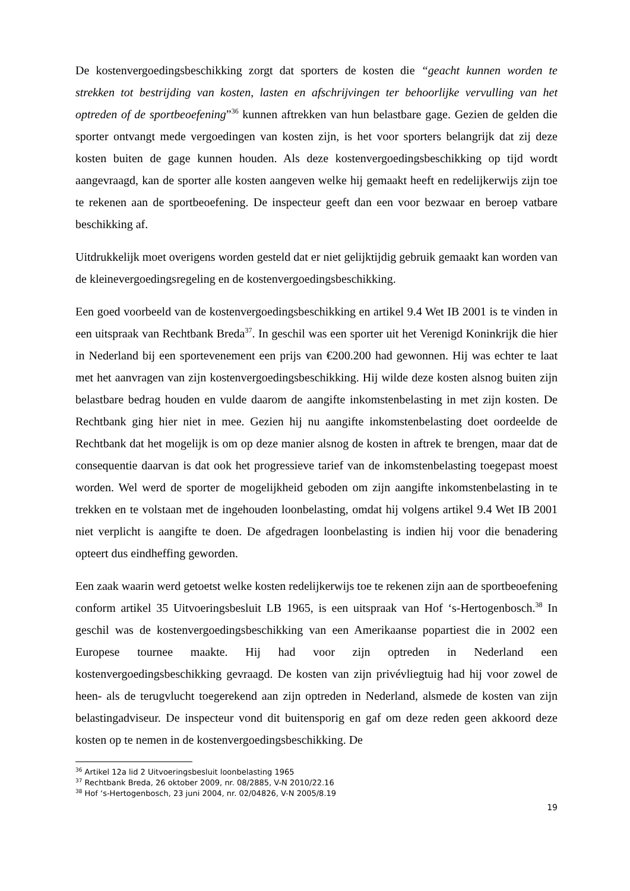De kostenvergoedingsbeschikking zorgt dat sporters de kosten die “geacht kunnen worden te strekken tot bestrijding van kosten, lasten en afschrijvingen ter behoorlijke vervulling van het optreden of de sportbeoefening”<sup>36</sup> kunnen aftrekken van hun belastbare gage. Gezien de gelden die sporter ontvangt mede vergoedingen van kosten zijn, is het voor sporters belangrijk dat zij deze kosten buiten de gage kunnen houden. Als deze kostenvergoedingsbeschikking op tijd wordt aangevraagd, kan de sporter alle kosten aangeven welke hij gemaakt heeft en redelijkerwijs zijn toe te rekenen aan de sportbeoefening. De inspecteur geeft dan een voor bezwaar en beroep vatbare beschikking af.
Uitdrukkelijk moet overigens worden gesteld dat er niet gelijktijdig gebruik gemaakt kan worden van de kleinevergoedingsregeling en de kostenvergoedingsbeschikking.
Een goed voorbeeld van de kostenvergoedingsbeschikking en artikel 9.4 Wet IB 2001 is te vinden in een uitspraak van Rechtbank Breda<sup>37</sup>. In geschil was een sporter uit het Verenigd Koninkrijk die hier in Nederland bij een sportevenement een prijs van €200.200 had gewonnen. Hij was echter te laat met het aanvragen van zijn kostenvergoedingsbeschikking. Hij wilde deze kosten alsnog buiten zijn belastbare bedrag houden en vulde daarom de aangifte inkomstenbelasting in met zijn kosten. De Rechtbank ging hier niet in mee. Gezien hij nu aangifte inkomstenbelasting doet oordeelde de Rechtbank dat het mogelijk is om op deze manier alsnog de kosten in aftrek te brengen, maar dat de consequentie daarvan is dat ook het progressieve tarief van de inkomstenbelasting toegepast moest worden. Wel werd de sporter de mogelijkheid geboden om zijn aangifte inkomstenbelasting in te trekken en te volstaan met de ingehouden loonbelasting, omdat hij volgens artikel 9.4 Wet IB 2001 niet verplicht is aangifte te doen. De afgedragen loonbelasting is indien hij voor die benadering opteert dus eindheffing geworden.
Een zaak waarin werd getoetst welke kosten redelijkerwijs toe te rekenen zijn aan de sportbeoefening conform artikel 35 Uitvoeringsbesluit LB 1965, is een uitspraak van Hof ‘s-Hertogenbosch.<sup>38</sup> In geschil was de kostenvergoedingsbeschikking van een Amerikaanse popartiest die in 2002 een Europese tournee maakte. Hij had voor zijn optreden in Nederland een kostenvergoedingsbeschikking gevraagd. De kosten van zijn privévliegtuig had hij voor zowel de heen- als de terugvlucht toegerekend aan zijn optreden in Nederland, alsmede de kosten van zijn belastingadviseur. De inspecteur vond dit buitensporig en gaf om deze reden geen akkoord deze kosten op te nemen in de kostenvergoedingsbeschikking. De
<sup>36</sup> Artikel 12a lid 2 Uitvoeringsbesluit loonbelasting 1965
<sup>37</sup> Rechtbank Breda, 26 oktober 2009, nr. 08/2885, V-N 2010/22.16
<sup>38</sup> Hof ‘s-Hertogenbosch, 23 juni 2004, nr. 02/04826, V-N 2005/8.19
19